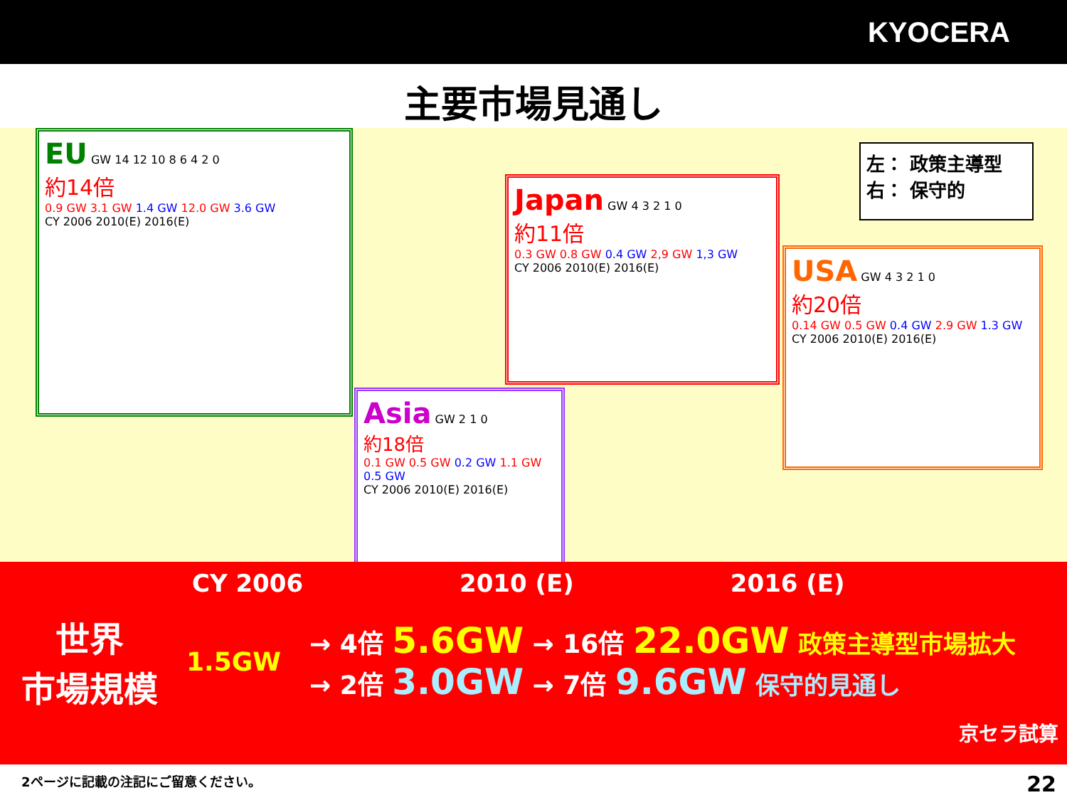KYOCERA
主要市場見通し
EU GW 14 12 10 8 6 4 2 0
約14倍
0.9 GW 3.1 GW 1.4 GW 12.0 GW 3.6 GW
CY 2006 2010(E) 2016(E)
Japan GW 4 3 2 1 0
約11倍
0.3 GW 0.8 GW 0.4 GW 2,9 GW 1,3 GW
CY 2006 2010(E) 2016(E)
左： 政策主導型
右： 保守的
USA GW 4 3 2 1 0
約20倍
0.14 GW 0.5 GW 0.4 GW 2.9 GW 1.3 GW
CY 2006 2010(E) 2016(E)
Asia GW 2 1 0
約18倍
0.1 GW 0.5 GW 0.2 GW 1.1 GW 0.5 GW
CY 2006 2010(E) 2016(E)
CY 2006 2010 (E) 2016 (E)
世界
市場規模
1.5GW
→ 4倍 5.6GW → 16倍 22.0GW 政策主導型市場拡大
→ 2倍 3.0GW → 7倍 9.6GW 保守的見通し
京セラ試算
2ページに記載の注記にご留意ください。 22